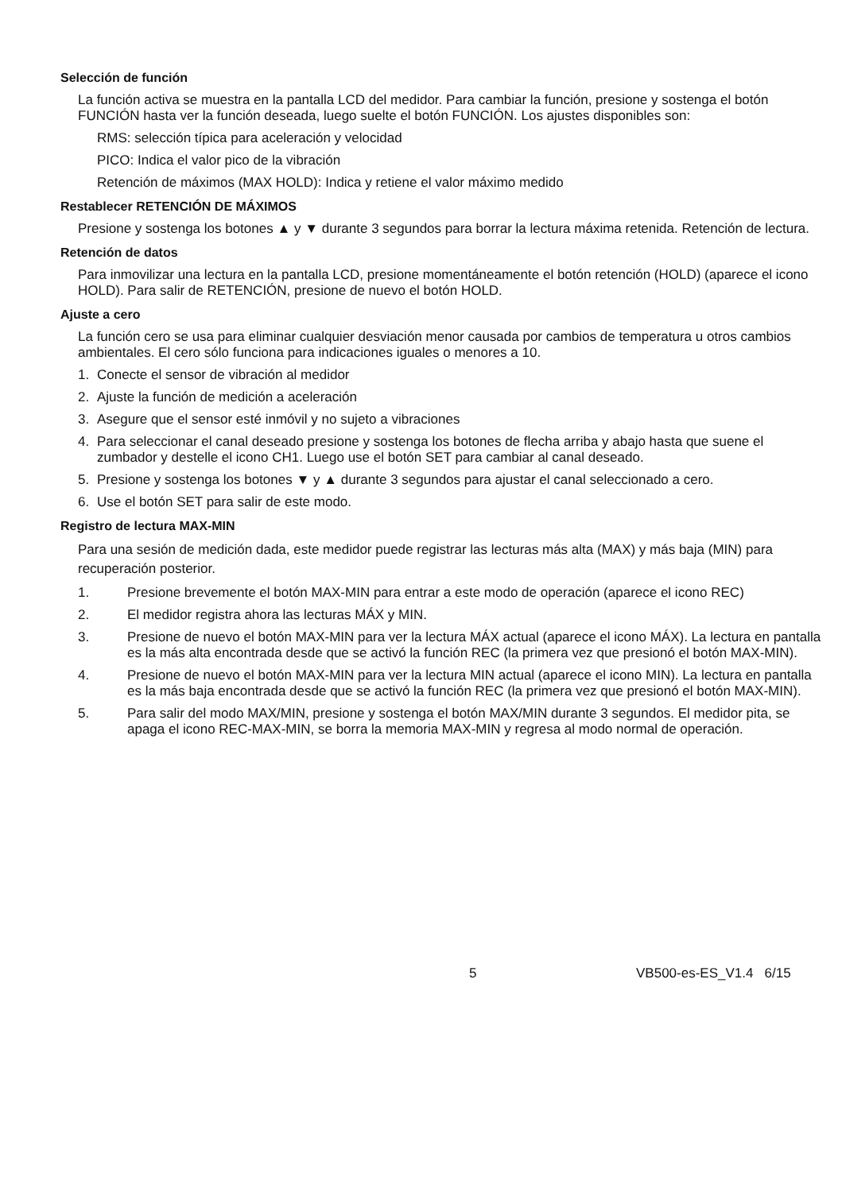Selección de función
La función activa se muestra en la pantalla LCD del medidor. Para cambiar la función, presione y sostenga el botón FUNCIÓN hasta ver la función deseada, luego suelte el botón FUNCIÓN. Los ajustes disponibles son:
RMS: selección típica para aceleración y velocidad
PICO: Indica el valor pico de la vibración
Retención de máximos (MAX HOLD): Indica y retiene el valor máximo medido
Restablecer RETENCIÓN DE MÁXIMOS
Presione y sostenga los botones ▲ y ▼ durante 3 segundos para borrar la lectura máxima retenida. Retención de lectura.
Retención de datos
Para inmovilizar una lectura en la pantalla LCD, presione momentáneamente el botón retención (HOLD) (aparece el icono HOLD). Para salir de RETENCIÓN, presione de nuevo el botón HOLD.
Ajuste a cero
La función cero se usa para eliminar cualquier desviación menor causada por cambios de temperatura u otros cambios ambientales. El cero sólo funciona para indicaciones iguales o menores a 10.
1. Conecte el sensor de vibración al medidor
2. Ajuste la función de medición a aceleración
3. Asegure que el sensor esté inmóvil y no sujeto a vibraciones
4. Para seleccionar el canal deseado presione y sostenga los botones de flecha arriba y abajo hasta que suene el zumbador y destelle el icono CH1. Luego use el botón SET para cambiar al canal deseado.
5. Presione y sostenga los botones ▼ y ▲ durante 3 segundos para ajustar el canal seleccionado a cero.
6. Use el botón SET para salir de este modo.
Registro de lectura MAX-MIN
Para una sesión de medición dada, este medidor puede registrar las lecturas más alta (MAX) y más baja (MIN) para recuperación posterior.
1. Presione brevemente el botón MAX-MIN para entrar a este modo de operación (aparece el icono REC)
2. El medidor registra ahora las lecturas MÁX y MIN.
3. Presione de nuevo el botón MAX-MIN para ver la lectura MÁX actual (aparece el icono MÁX). La lectura en pantalla es la más alta encontrada desde que se activó la función REC (la primera vez que presionó el botón MAX-MIN).
4. Presione de nuevo el botón MAX-MIN para ver la lectura MIN actual (aparece el icono MIN). La lectura en pantalla es la más baja encontrada desde que se activó la función REC (la primera vez que presionó el botón MAX-MIN).
5. Para salir del modo MAX/MIN, presione y sostenga el botón MAX/MIN durante 3 segundos. El medidor pita, se apaga el icono REC-MAX-MIN, se borra la memoria MAX-MIN y regresa al modo normal de operación.
5 VB500-es-ES_V1.4 6/15